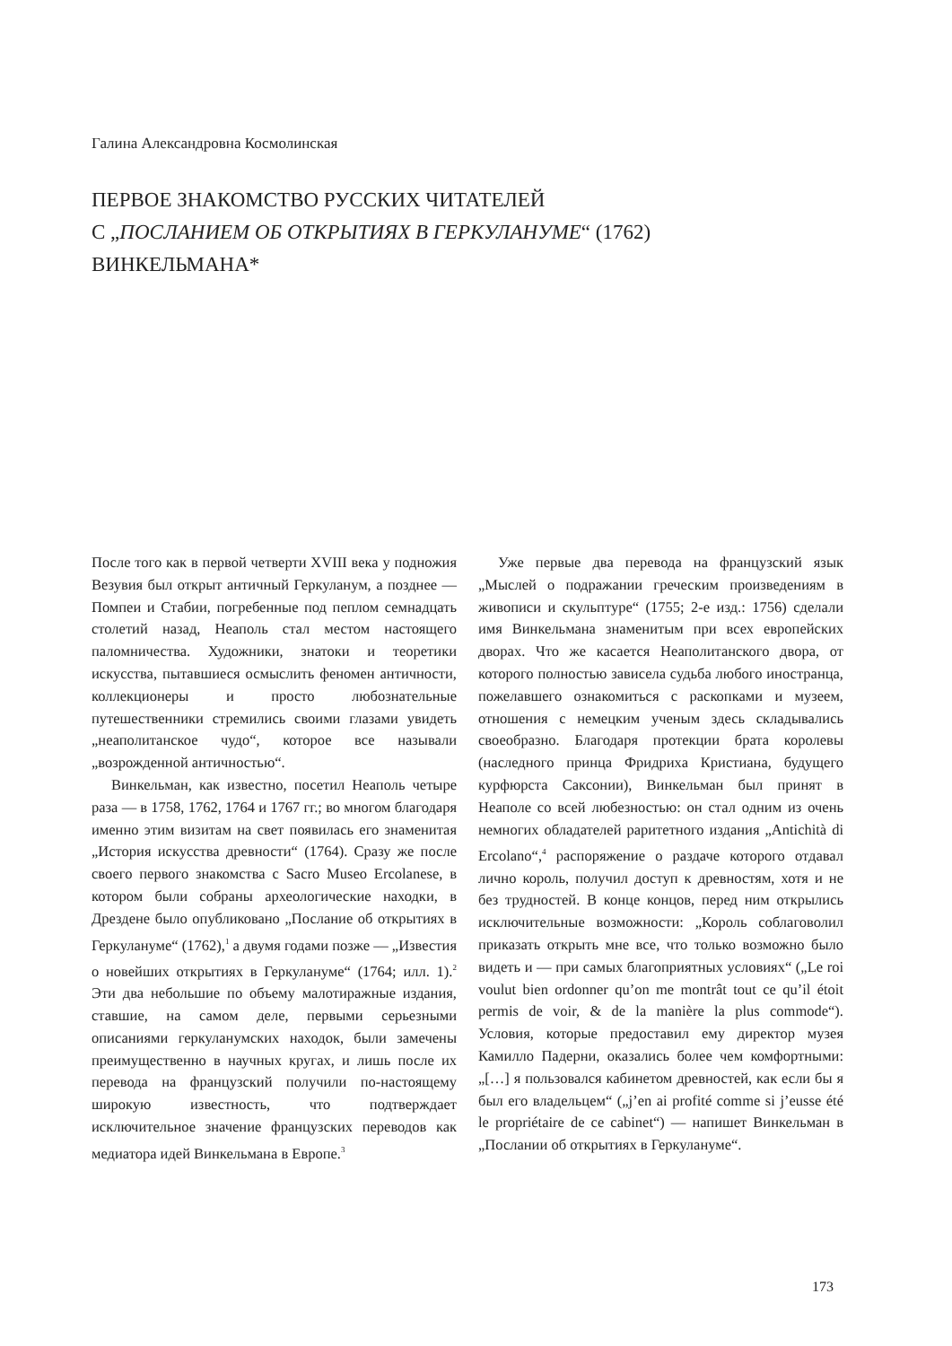Галина Александровна Космолинская
ПЕРВОЕ ЗНАКОМСТВО РУССКИХ ЧИТАТЕЛЕЙ
С „ПОСЛАНИЕМ ОБ ОТКРЫТИЯХ В ГЕРКУЛАНУМЕ“ (1762)
ВИНКЕЛЬМАНА*
После того как в первой четверти XVIII века у подножия Везувия был открыт античный Геркуланум, а позднее — Помпеи и Стабии, погребенные под пеплом семнадцать столетий назад, Неаполь стал местом настоящего паломничества. Художники, знатоки и теоретики искусства, пытавшиеся осмыслить феномен античности, коллекционеры и просто любознательные путешественники стремились своими глазами увидеть „неаполитанское чудо“, которое все называли „возрожденной античностью“.
Винкельман, как известно, посетил Неаполь четыре раза — в 1758, 1762, 1764 и 1767 гг.; во многом благодаря именно этим визитам на свет появилась его знаменитая „История искусства древности“ (1764). Сразу же после своего первого знакомства с Sacro Museo Ercolanese, в котором были собраны археологические находки, в Дрездене было опубликовано „Послание об открытиях в Геркулануме“ (1762),<sup>1</sup> а двумя годами позже — „Известия о новейших открытиях в Геркулануме“ (1764; илл. 1).<sup>2</sup> Эти два небольшие по объему малотиражные издания, ставшие, на самом деле, первыми серьезными описаниями геркуланумских находок, были замечены преимущественно в научных кругах, и лишь после их перевода на французский получили по-настоящему широкую известность, что подтверждает исключительное значение французских переводов как медиатора идей Винкельмана в Европе.<sup>3</sup>
Уже первые два перевода на французский язык „Мыслей о подражании греческим произведениям в живописи и скульптуре“ (1755; 2-е изд.: 1756) сделали имя Винкельмана знаменитым при всех европейских дворах. Что же касается Неаполитанского двора, от которого полностью зависела судьба любого иностранца, пожелавшего ознакомиться с раскопками и музеем, отношения с немецким ученым здесь складывались своеобразно. Благодаря протекции брата королевы (наследного принца Фридриха Кристиана, будущего курфюрста Саксонии), Винкельман был принят в Неаполе со всей любезностью: он стал одним из очень немногих обладателей раритетного издания „Antichità di Ercolano“,<sup>4</sup> распоряжение о раздаче которого отдавал лично король, получил доступ к древностям, хотя и не без трудностей. В конце концов, перед ним открылись исключительные возможности: „Король соблаговолил приказать открыть мне все, что только возможно было видеть и — при самых благоприятных условиях“ („Le roi voulut bien ordonner qu’on me montrât tout ce qu’il étoit permis de voir, & de la manière la plus commode“). Условия, которые предоставил ему директор музея Камилло Падерни, оказались более чем комфортными: „[…] я пользовался кабинетом древностей, как если бы я был его владельцем“ („j’en ai profité comme si j’eusse été le propriétaire de ce cabinet“) — напишет Винкельман в „Послании об открытиях в Геркулануме“.
173